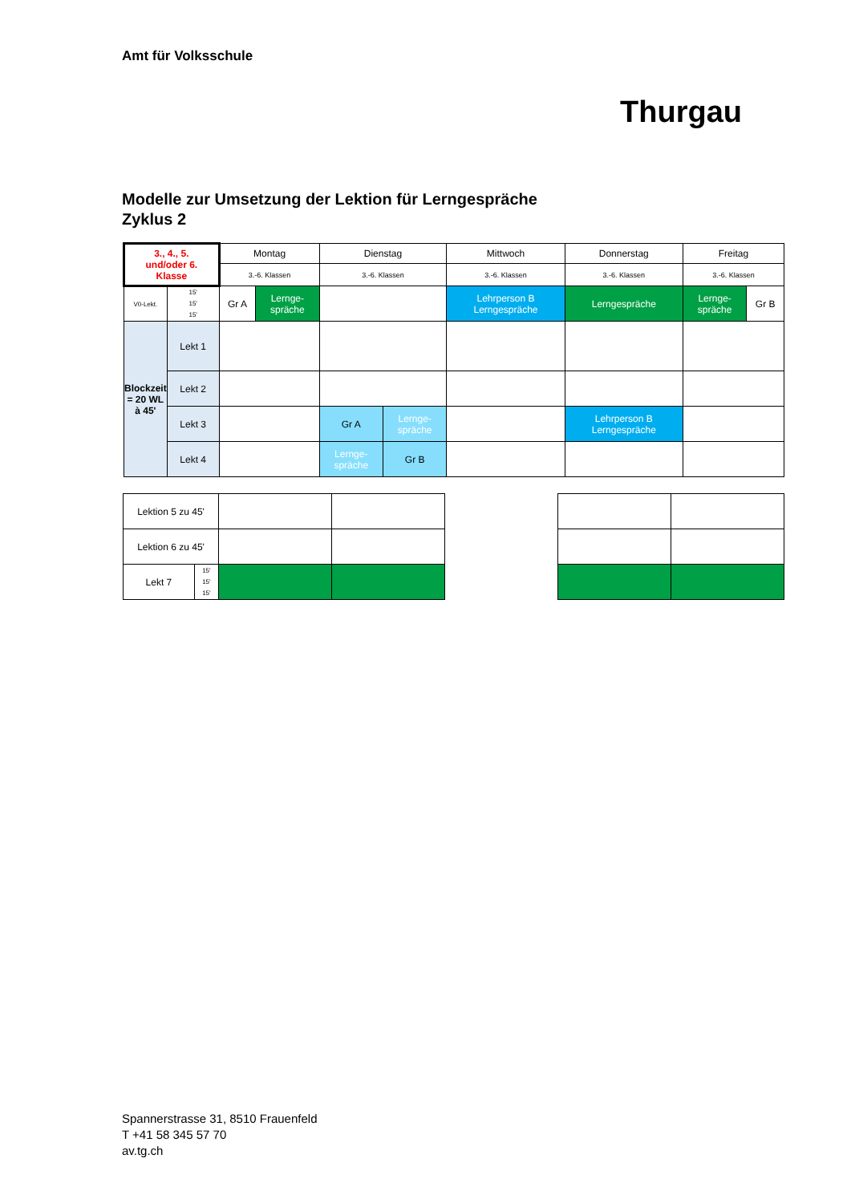Amt für Volksschule
Thurgau
Modelle zur Umsetzung der Lektion für Lerngespräche
Zyklus 2
| 3., 4., 5. und/oder 6. Klasse | | Montag | | Dienstag | | Mittwoch | Donnerstag | Freitag | |
| | | 3.-6. Klassen | | 3.-6. Klassen | | 3.-6. Klassen | 3.-6. Klassen | 3.-6. Klassen | |
| V0-Lekt. | 15' 15' 15' | Gr A | Lernge- spräche | | | Lehrperson B Lerngespräche | Lerngespräche | Lernge- spräche | Gr B |
| Blockzeit = 20 WL à 45' | Lekt 1 | | | | | | | | |
| | Lekt 2 | | | | | | | | |
| | Lekt 3 | | | Gr A | Lernge- spräche | | Lehrperson B Lerngespräche | | |
| | Lekt 4 | | | Lernge- spräche | Gr B | | | | |
| Lektion 5 zu 45' | | | | | | |
| Lektion 6 zu 45' | | | | | | |
| Lekt 7 | 15' 15' 15' | | | | | |
Spannerstrasse 31, 8510 Frauenfeld
T +41 58 345 57 70
av.tg.ch